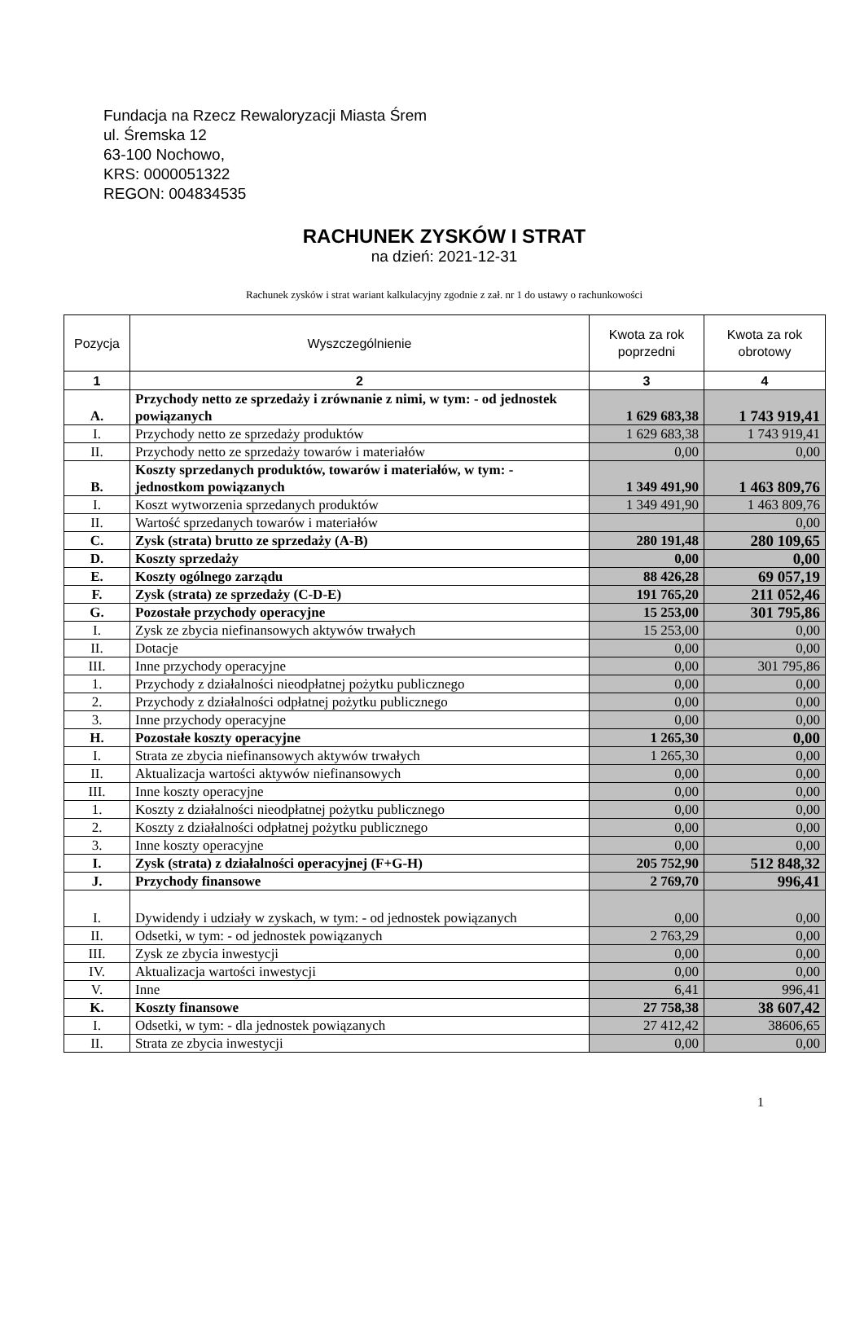Fundacja na Rzecz Rewaloryzacji Miasta Śrem
ul. Śremska 12
63-100 Nochowo,
KRS: 0000051322
REGON: 004834535
RACHUNEK ZYSKÓW I STRAT
na dzień: 2021-12-31
Rachunek zysków i strat wariant kalkulacyjny zgodnie z zał. nr 1 do ustawy o rachunkowości
| Pozycja | Wyszczególnienie | Kwota za rok poprzedni | Kwota za rok obrotowy |
| --- | --- | --- | --- |
| 1 | 2 | 3 | 4 |
| A. | Przychody netto ze sprzedaży i zrównanie z nimi, w tym: - od jednostek powiązanych | 1 629 683,38 | 1 743 919,41 |
| I. | Przychody netto ze sprzedaży produktów | 1 629 683,38 | 1 743 919,41 |
| II. | Przychody netto ze sprzedaży towarów i materiałów | 0,00 | 0,00 |
| B. | Koszty sprzedanych produktów, towarów i materiałów, w tym: - jednostkom powiązanych | 1 349 491,90 | 1 463 809,76 |
| I. | Koszt wytworzenia sprzedanych produktów | 1 349 491,90 | 1 463 809,76 |
| II. | Wartość sprzedanych towarów i materiałów | | 0,00 |
| C. | Zysk (strata) brutto ze sprzedaży (A-B) | 280 191,48 | 280 109,65 |
| D. | Koszty sprzedaży | 0,00 | 0,00 |
| E. | Koszty ogólnego zarządu | 88 426,28 | 69 057,19 |
| F. | Zysk (strata) ze sprzedaży (C-D-E) | 191 765,20 | 211 052,46 |
| G. | Pozostałe przychody operacyjne | 15 253,00 | 301 795,86 |
| I. | Zysk ze zbycia niefinansowych aktywów trwałych | 15 253,00 | 0,00 |
| II. | Dotacje | 0,00 | 0,00 |
| III. | Inne przychody operacyjne | 0,00 | 301 795,86 |
| 1. | Przychody z działalności nieodpłatnej pożytku publicznego | 0,00 | 0,00 |
| 2. | Przychody z działalności odpłatnej pożytku publicznego | 0,00 | 0,00 |
| 3. | Inne przychody operacyjne | 0,00 | 0,00 |
| H. | Pozostałe koszty operacyjne | 1 265,30 | 0,00 |
| I. | Strata ze zbycia niefinansowych aktywów trwałych | 1 265,30 | 0,00 |
| II. | Aktualizacja wartości aktywów niefinansowych | 0,00 | 0,00 |
| III. | Inne koszty operacyjne | 0,00 | 0,00 |
| 1. | Koszty z działalności nieodpłatnej pożytku publicznego | 0,00 | 0,00 |
| 2. | Koszty z działalności odpłatnej pożytku publicznego | 0,00 | 0,00 |
| 3. | Inne koszty operacyjne | 0,00 | 0,00 |
| I. | Zysk (strata) z działalności operacyjnej (F+G-H) | 205 752,90 | 512 848,32 |
| J. | Przychody finansowe | 2 769,70 | 996,41 |
| I. | Dywidendy i udziały w zyskach, w tym: - od jednostek powiązanych | 0,00 | 0,00 |
| II. | Odsetki, w tym: - od jednostek powiązanych | 2 763,29 | 0,00 |
| III. | Zysk ze zbycia inwestycji | 0,00 | 0,00 |
| IV. | Aktualizacja wartości inwestycji | 0,00 | 0,00 |
| V. | Inne | 6,41 | 996,41 |
| K. | Koszty finansowe | 27 758,38 | 38 607,42 |
| I. | Odsetki, w tym: - dla jednostek powiązanych | 27 412,42 | 38606,65 |
| II. | Strata ze zbycia inwestycji | 0,00 | 0,00 |
1